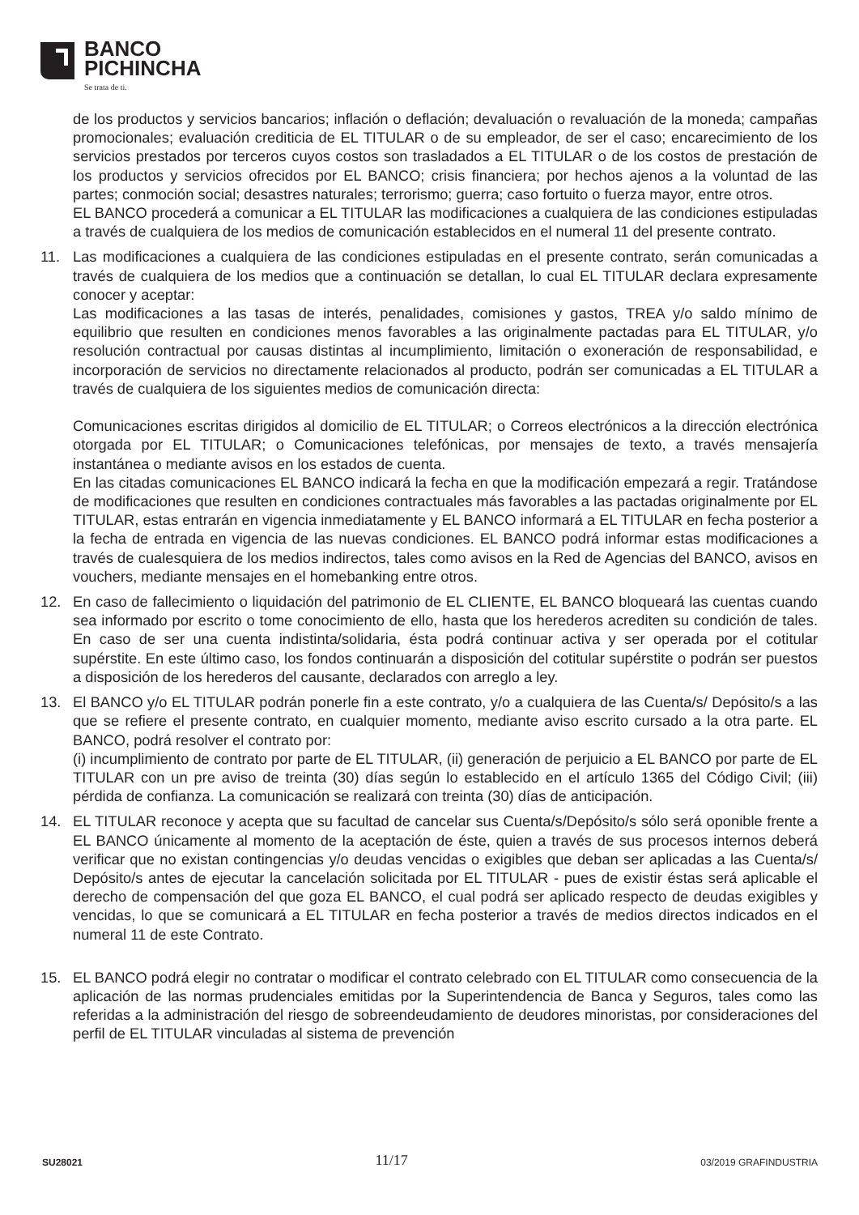BANCO
PICHINCHA
Se trata de ti.
de los productos y servicios bancarios; inflación o deflación; devaluación o revaluación de la moneda; campañas promocionales; evaluación crediticia de EL TITULAR o de su empleador, de ser el caso; encarecimiento de los servicios prestados por terceros cuyos costos son trasladados a EL TITULAR o de los costos de prestación de los productos y servicios ofrecidos por EL BANCO; crisis financiera; por hechos ajenos a la voluntad de las partes; conmoción social; desastres naturales; terrorismo; guerra; caso fortuito o fuerza mayor, entre otros.
EL BANCO procederá a comunicar a EL TITULAR las modificaciones a cualquiera de las condiciones estipuladas a través de cualquiera de los medios de comunicación establecidos en el numeral 11 del presente contrato.
11. Las modificaciones a cualquiera de las condiciones estipuladas en el presente contrato, serán comunicadas a través de cualquiera de los medios que a continuación se detallan, lo cual EL TITULAR declara expresamente conocer y aceptar:
Las modificaciones a las tasas de interés, penalidades, comisiones y gastos, TREA y/o saldo mínimo de equilibrio que resulten en condiciones menos favorables a las originalmente pactadas para EL TITULAR, y/o resolución contractual por causas distintas al incumplimiento, limitación o exoneración de responsabilidad, e incorporación de servicios no directamente relacionados al producto, podrán ser comunicadas a EL TITULAR a través de cualquiera de los siguientes medios de comunicación directa:
Comunicaciones escritas dirigidos al domicilio de EL TITULAR; o Correos electrónicos a la dirección electrónica otorgada por EL TITULAR; o Comunicaciones telefónicas, por mensajes de texto, a través mensajería instantánea o mediante avisos en los estados de cuenta.
En las citadas comunicaciones EL BANCO indicará la fecha en que la modificación empezará a regir. Tratándose de modificaciones que resulten en condiciones contractuales más favorables a las pactadas originalmente por EL TITULAR, estas entrarán en vigencia inmediatamente y EL BANCO informará a EL TITULAR en fecha posterior a la fecha de entrada en vigencia de las nuevas condiciones. EL BANCO podrá informar estas modificaciones a través de cualesquiera de los medios indirectos, tales como avisos en la Red de Agencias del BANCO, avisos en vouchers, mediante mensajes en el homebanking entre otros.
12. En caso de fallecimiento o liquidación del patrimonio de EL CLIENTE, EL BANCO bloqueará las cuentas cuando sea informado por escrito o tome conocimiento de ello, hasta que los herederos acrediten su condición de tales. En caso de ser una cuenta indistinta/solidaria, ésta podrá continuar activa y ser operada por el cotitular supérstite. En este último caso, los fondos continuarán a disposición del cotitular supérstite o podrán ser puestos a disposición de los herederos del causante, declarados con arreglo a ley.
13. El BANCO y/o EL TITULAR podrán ponerle fin a este contrato, y/o a cualquiera de las Cuenta/s/ Depósito/s a las que se refiere el presente contrato, en cualquier momento, mediante aviso escrito cursado a la otra parte. EL BANCO, podrá resolver el contrato por:
(i) incumplimiento de contrato por parte de EL TITULAR, (ii) generación de perjuicio a EL BANCO por parte de EL TITULAR con un pre aviso de treinta (30) días según lo establecido en el artículo 1365 del Código Civil; (iii) pérdida de confianza. La comunicación se realizará con treinta (30) días de anticipación.
14. EL TITULAR reconoce y acepta que su facultad de cancelar sus Cuenta/s/Depósito/s sólo será oponible frente a EL BANCO únicamente al momento de la aceptación de éste, quien a través de sus procesos internos deberá verificar que no existan contingencias y/o deudas vencidas o exigibles que deban ser aplicadas a las Cuenta/s/ Depósito/s antes de ejecutar la cancelación solicitada por EL TITULAR - pues de existir éstas será aplicable el derecho de compensación del que goza EL BANCO, el cual podrá ser aplicado respecto de deudas exigibles y vencidas, lo que se comunicará a EL TITULAR en fecha posterior a través de medios directos indicados en el numeral 11 de este Contrato.
15. EL BANCO podrá elegir no contratar o modificar el contrato celebrado con EL TITULAR como consecuencia de la aplicación de las normas prudenciales emitidas por la Superintendencia de Banca y Seguros, tales como las referidas a la administración del riesgo de sobreendeudamiento de deudores minoristas, por consideraciones del perfil de EL TITULAR vinculadas al sistema de prevención
SU28021 11/17 03/2019 GRAFINDUSTRIA